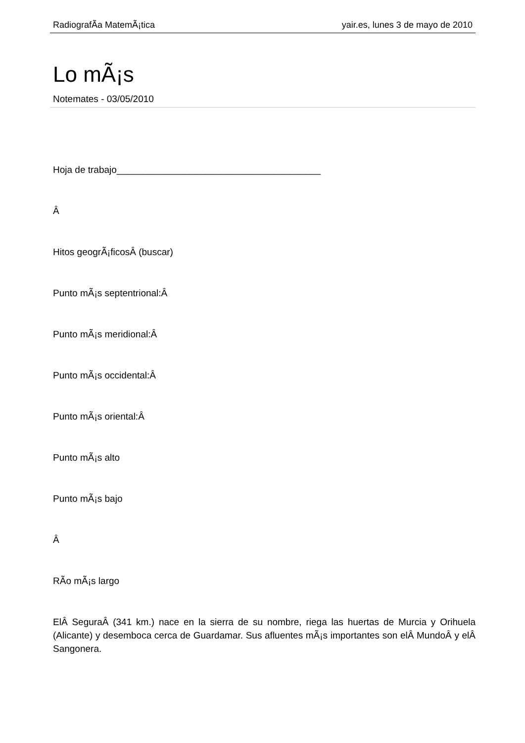RadiografÃ­a MatemÃ¡tica yair.es, lunes 3 de mayo de 2010
Lo mÃ¡s
Notemates - 03/05/2010
Hoja de trabajo_______________________________________
Â
Hitos geogrÃ¡ficosÂ (buscar)
Punto mÃ¡s septentrional:Â
Punto mÃ¡s meridional:Â
Punto mÃ¡s occidental:Â
Punto mÃ¡s oriental:Â
Punto mÃ¡s alto
Punto mÃ¡s bajo
Â
RÃ­o mÃ¡s largo
ElÂ SeguraÂ (341 km.) nace en la sierra de su nombre, riega las huertas de Murcia y Orihuela (Alicante) y desemboca cerca de Guardamar. Sus afluentes mÃ¡s importantes son elÂ MundoÂ y elÂ Sangonera.